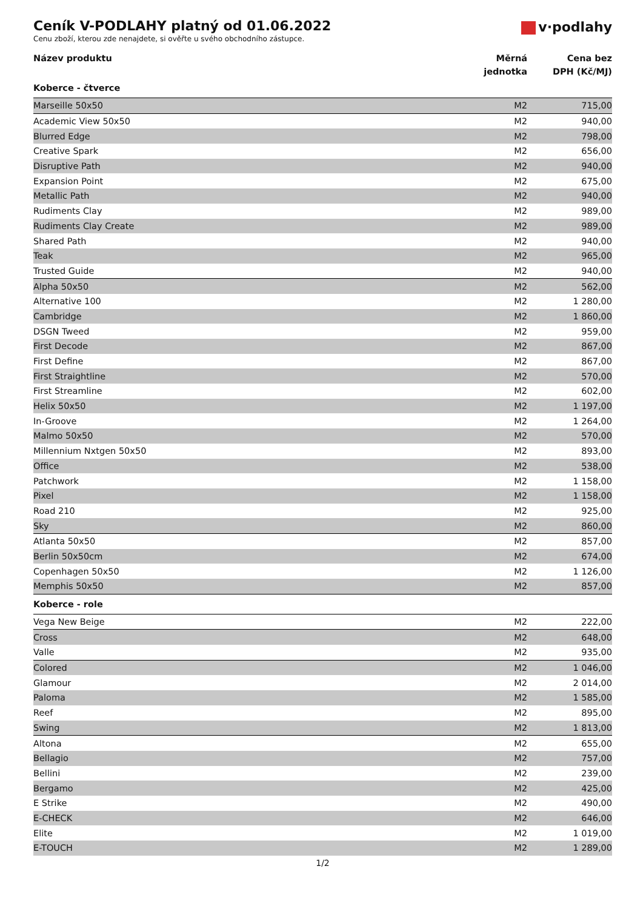v·podlahy
Ceník V-PODLAHY platný od 01.06.2022
Cenu zboží, kterou zde nenajdete, si ověřte u svého obchodního zástupce.
| Název produktu | Měrná jednotka | Cena bez DPH (Kč/MJ) |
| --- | --- | --- |
| Koberce - čtverce | | |
| Marseille 50x50 | M2 | 715,00 |
| Academic View 50x50 | M2 | 940,00 |
| Blurred Edge | M2 | 798,00 |
| Creative Spark | M2 | 656,00 |
| Disruptive Path | M2 | 940,00 |
| Expansion Point | M2 | 675,00 |
| Metallic Path | M2 | 940,00 |
| Rudiments Clay | M2 | 989,00 |
| Rudiments Clay Create | M2 | 989,00 |
| Shared Path | M2 | 940,00 |
| Teak | M2 | 965,00 |
| Trusted Guide | M2 | 940,00 |
| Alpha 50x50 | M2 | 562,00 |
| Alternative 100 | M2 | 1 280,00 |
| Cambridge | M2 | 1 860,00 |
| DSGN Tweed | M2 | 959,00 |
| First Decode | M2 | 867,00 |
| First Define | M2 | 867,00 |
| First Straightline | M2 | 570,00 |
| First Streamline | M2 | 602,00 |
| Helix 50x50 | M2 | 1 197,00 |
| In-Groove | M2 | 1 264,00 |
| Malmo 50x50 | M2 | 570,00 |
| Millennium Nxtgen 50x50 | M2 | 893,00 |
| Office | M2 | 538,00 |
| Patchwork | M2 | 1 158,00 |
| Pixel | M2 | 1 158,00 |
| Road 210 | M2 | 925,00 |
| Sky | M2 | 860,00 |
| Atlanta 50x50 | M2 | 857,00 |
| Berlin 50x50cm | M2 | 674,00 |
| Copenhagen 50x50 | M2 | 1 126,00 |
| Memphis 50x50 | M2 | 857,00 |
| Koberce - role | | |
| Vega New Beige | M2 | 222,00 |
| Cross | M2 | 648,00 |
| Valle | M2 | 935,00 |
| Colored | M2 | 1 046,00 |
| Glamour | M2 | 2 014,00 |
| Paloma | M2 | 1 585,00 |
| Reef | M2 | 895,00 |
| Swing | M2 | 1 813,00 |
| Altona | M2 | 655,00 |
| Bellagio | M2 | 757,00 |
| Bellini | M2 | 239,00 |
| Bergamo | M2 | 425,00 |
| E Strike | M2 | 490,00 |
| E-CHECK | M2 | 646,00 |
| Elite | M2 | 1 019,00 |
| E-TOUCH | M2 | 1 289,00 |
1/2